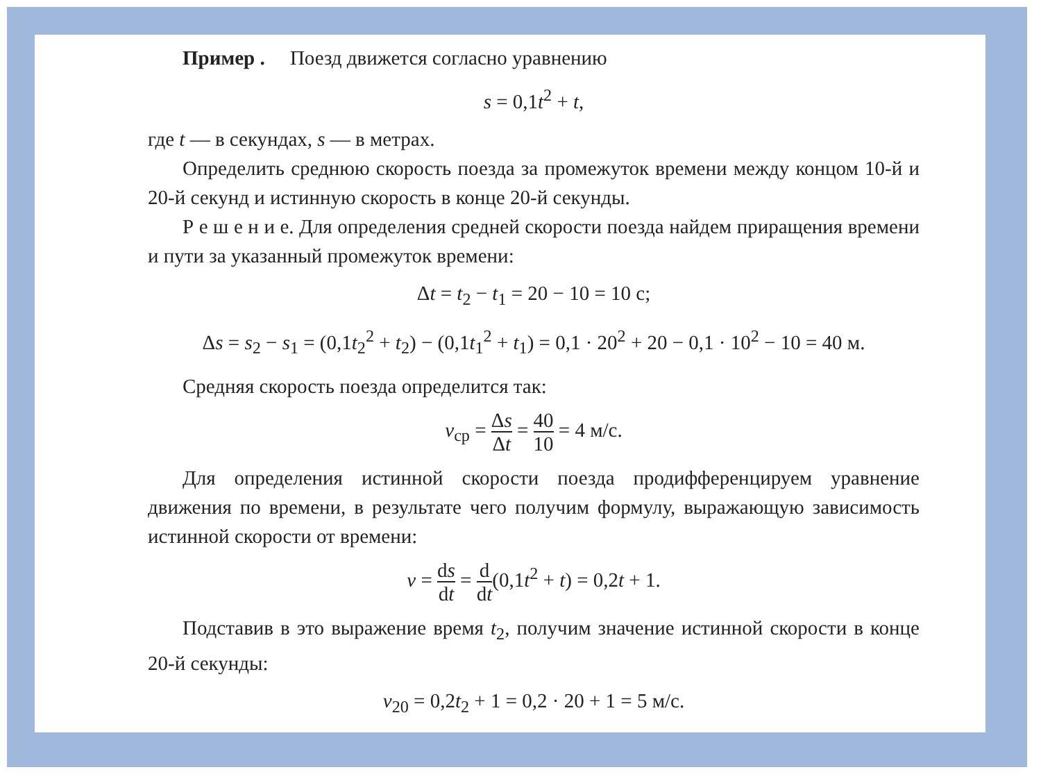Пример . Поезд движется согласно уравнению
s = 0,1t<sup>2</sup> + t,
где t — в секундах, s — в метрах.
Определить среднюю скорость поезда за промежуток времени между концом 10-й и 20-й секунд и истинную скорость в конце 20-й секунды.
Р е ш е н и е. Для определения средней скорости поезда найдем приращения времени и пути за указанный промежуток времени:
Δt = t<sub>2</sub> − t<sub>1</sub> = 20 − 10 = 10 с;
Δs = s<sub>2</sub> − s<sub>1</sub> = (0,1t<sub>2</sub><sup>2</sup> + t<sub>2</sub>) − (0,1t<sub>1</sub><sup>2</sup> + t<sub>1</sub>) = 0,1 · 20<sup>2</sup> + 20 − 0,1 · 10<sup>2</sup> − 10 = 40 м.
Средняя скорость поезда определится так:
v<sub>ср</sub> = Δs Δt = 40 10 = 4 м/с.
Для определения истинной скорости поезда продифференцируем уравнение движения по времени, в результате чего получим формулу, выражающую зависимость истинной скорости от времени:
v = ds dt = d dt(0,1t<sup>2</sup> + t) = 0,2t + 1.
Подставив в это выражение время t<sub>2</sub>, получим значение истинной скорости в конце 20-й секунды:
v<sub>20</sub> = 0,2t<sub>2</sub> + 1 = 0,2 · 20 + 1 = 5 м/с.